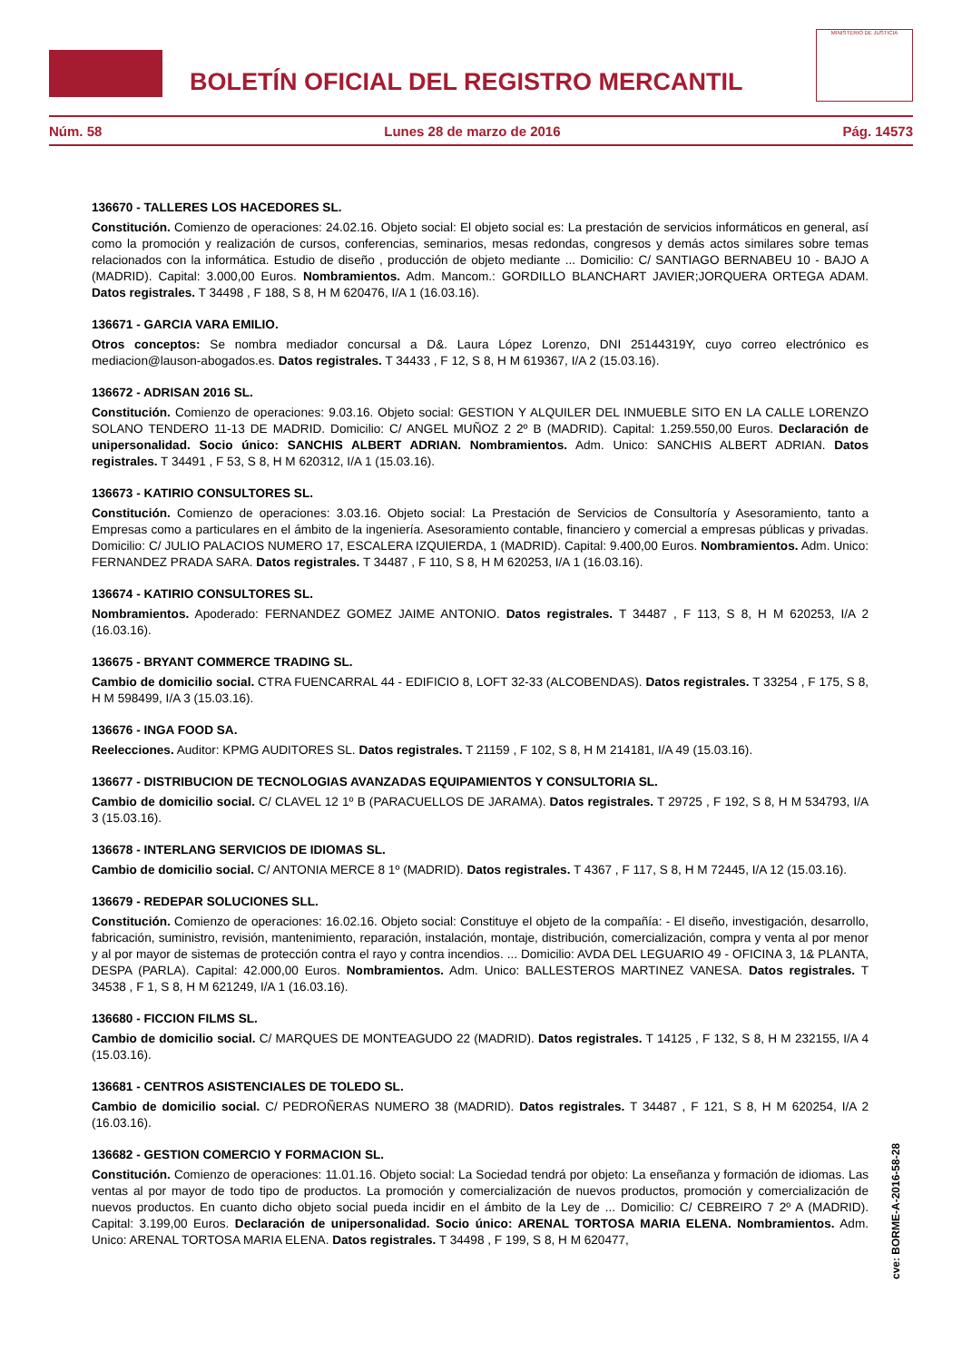BOLETÍN OFICIAL DEL REGISTRO MERCANTIL
MINISTERIO DE JUSTICIA
Núm. 58 Lunes 28 de marzo de 2016 Pág. 14573
136670 - TALLERES LOS HACEDORES SL.
Constitución. Comienzo de operaciones: 24.02.16. Objeto social: El objeto social es: La prestación de servicios informáticos en general, así como la promoción y realización de cursos, conferencias, seminarios, mesas redondas, congresos y demás actos similares sobre temas relacionados con la informática. Estudio de diseño , producción de objeto mediante ... Domicilio: C/ SANTIAGO BERNABEU 10 - BAJO A (MADRID). Capital: 3.000,00 Euros. Nombramientos. Adm. Mancom.: GORDILLO BLANCHART JAVIER;JORQUERA ORTEGA ADAM. Datos registrales. T 34498 , F 188, S 8, H M 620476, I/A 1 (16.03.16).
136671 - GARCIA VARA EMILIO.
Otros conceptos: Se nombra mediador concursal a D&. Laura López Lorenzo, DNI 25144319Y, cuyo correo electrónico es mediacion@lauson-abogados.es. Datos registrales. T 34433 , F 12, S 8, H M 619367, I/A 2 (15.03.16).
136672 - ADRISAN 2016 SL.
Constitución. Comienzo de operaciones: 9.03.16. Objeto social: GESTION Y ALQUILER DEL INMUEBLE SITO EN LA CALLE LORENZO SOLANO TENDERO 11-13 DE MADRID. Domicilio: C/ ANGEL MUÑOZ 2 2º B (MADRID). Capital: 1.259.550,00 Euros. Declaración de unipersonalidad. Socio único: SANCHIS ALBERT ADRIAN. Nombramientos. Adm. Unico: SANCHIS ALBERT ADRIAN. Datos registrales. T 34491 , F 53, S 8, H M 620312, I/A 1 (15.03.16).
136673 - KATIRIO CONSULTORES SL.
Constitución. Comienzo de operaciones: 3.03.16. Objeto social: La Prestación de Servicios de Consultoría y Asesoramiento, tanto a Empresas como a particulares en el ámbito de la ingeniería. Asesoramiento contable, financiero y comercial a empresas públicas y privadas. Domicilio: C/ JULIO PALACIOS NUMERO 17, ESCALERA IZQUIERDA, 1 (MADRID). Capital: 9.400,00 Euros. Nombramientos. Adm. Unico: FERNANDEZ PRADA SARA. Datos registrales. T 34487 , F 110, S 8, H M 620253, I/A 1 (16.03.16).
136674 - KATIRIO CONSULTORES SL.
Nombramientos. Apoderado: FERNANDEZ GOMEZ JAIME ANTONIO. Datos registrales. T 34487 , F 113, S 8, H M 620253, I/A 2 (16.03.16).
136675 - BRYANT COMMERCE TRADING SL.
Cambio de domicilio social. CTRA FUENCARRAL 44 - EDIFICIO 8, LOFT 32-33 (ALCOBENDAS). Datos registrales. T 33254 , F 175, S 8, H M 598499, I/A 3 (15.03.16).
136676 - INGA FOOD SA.
Reelecciones. Auditor: KPMG AUDITORES SL. Datos registrales. T 21159 , F 102, S 8, H M 214181, I/A 49 (15.03.16).
136677 - DISTRIBUCION DE TECNOLOGIAS AVANZADAS EQUIPAMIENTOS Y CONSULTORIA SL.
Cambio de domicilio social. C/ CLAVEL 12 1º B (PARACUELLOS DE JARAMA). Datos registrales. T 29725 , F 192, S 8, H M 534793, I/A 3 (15.03.16).
136678 - INTERLANG SERVICIOS DE IDIOMAS SL.
Cambio de domicilio social. C/ ANTONIA MERCE 8 1º (MADRID). Datos registrales. T 4367 , F 117, S 8, H M 72445, I/A 12 (15.03.16).
136679 - REDEPAR SOLUCIONES SLL.
Constitución. Comienzo de operaciones: 16.02.16. Objeto social: Constituye el objeto de la compañía: - El diseño, investigación, desarrollo, fabricación, suministro, revisión, mantenimiento, reparación, instalación, montaje, distribución, comercialización, compra y venta al por menor y al por mayor de sistemas de protección contra el rayo y contra incendios. ... Domicilio: AVDA DEL LEGUARIO 49 - OFICINA 3, 1& PLANTA, DESPA (PARLA). Capital: 42.000,00 Euros. Nombramientos. Adm. Unico: BALLESTEROS MARTINEZ VANESA. Datos registrales. T 34538 , F 1, S 8, H M 621249, I/A 1 (16.03.16).
136680 - FICCION FILMS SL.
Cambio de domicilio social. C/ MARQUES DE MONTEAGUDO 22 (MADRID). Datos registrales. T 14125 , F 132, S 8, H M 232155, I/A 4 (15.03.16).
136681 - CENTROS ASISTENCIALES DE TOLEDO SL.
Cambio de domicilio social. C/ PEDROÑERAS NUMERO 38 (MADRID). Datos registrales. T 34487 , F 121, S 8, H M 620254, I/A 2 (16.03.16).
136682 - GESTION COMERCIO Y FORMACION SL.
Constitución. Comienzo de operaciones: 11.01.16. Objeto social: La Sociedad tendrá por objeto: La enseñanza y formación de idiomas. Las ventas al por mayor de todo tipo de productos. La promoción y comercialización de nuevos productos, promoción y comercialización de nuevos productos. En cuanto dicho objeto social pueda incidir en el ámbito de la Ley de ... Domicilio: C/ CEBREIRO 7 2º A (MADRID). Capital: 3.199,00 Euros. Declaración de unipersonalidad. Socio único: ARENAL TORTOSA MARIA ELENA. Nombramientos. Adm. Unico: ARENAL TORTOSA MARIA ELENA. Datos registrales. T 34498 , F 199, S 8, H M 620477,
cve: BORME-A-2016-58-28